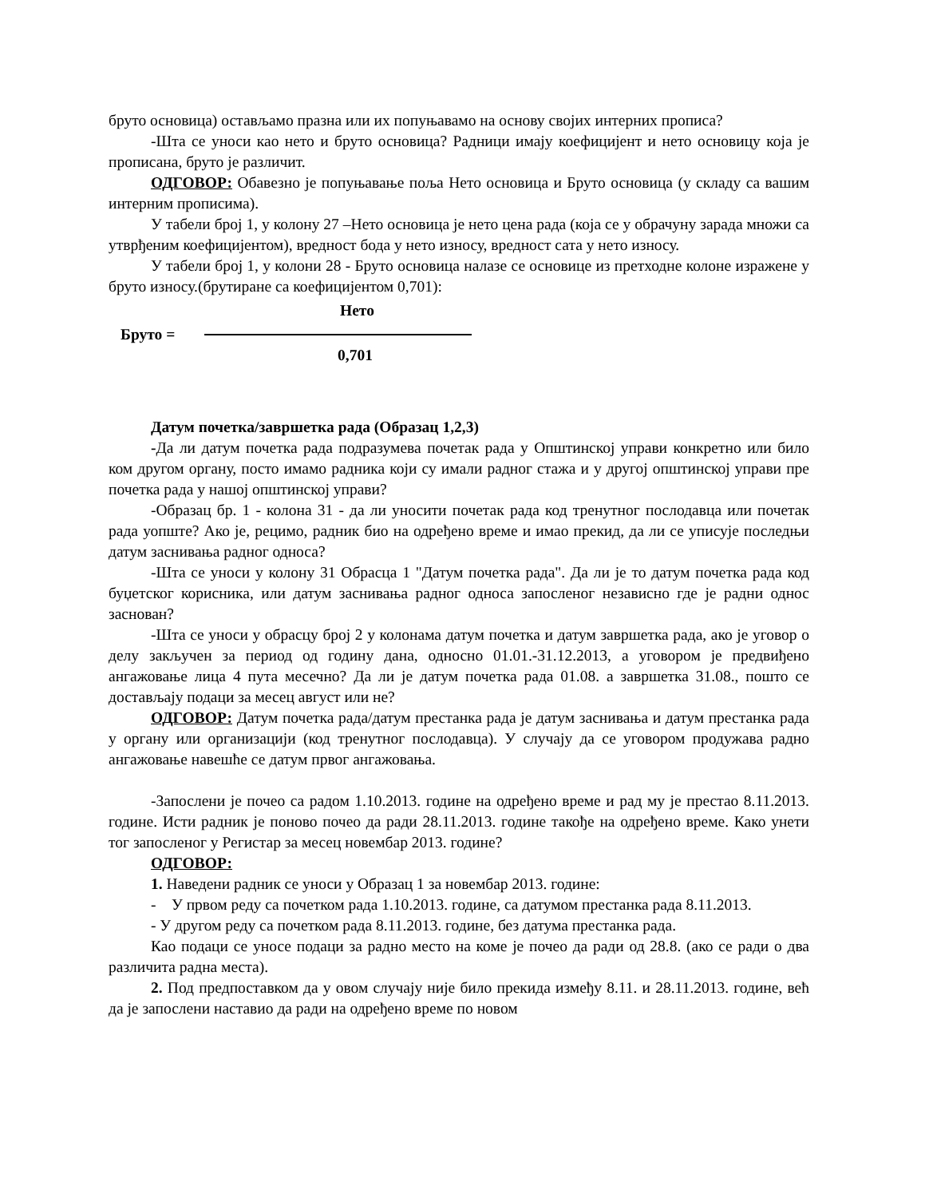бруто основица) остављамо празна или их попуњавамо на основу својих интерних прописа?
-Шта се уноси као нето и бруто основица? Радници имају коефицијент и нето основицу која је прописана, бруто је различит.
ОДГОВОР: Обавезно је попуњавање поља Нето основица и Бруто основица (у складу са вашим интерним прописима).
У табели број 1, у колону 27 –Нето основица је нето цена рада (која се у обрачуну зарада множи са утврђеним коефицијентом), вредност бода у нето износу, вредност сата у нето износу.
У табели број 1, у колони 28 - Бруто основица налазе се основице из претходне колоне изражене у бруто износу.(брутиране са коефицијентом 0,701):
Нето
Бруто =
0,701
Датум почетка/завршетка рада (Образац 1,2,3)
-Да ли датум почетка рада подразумева почетак рада у Општинској управи конкретно или било ком другом органу, посто имамо радника који су имали радног стажа и у другој општинској управи пре почетка рада у нашој општинској управи?
-Образац бр. 1 - колона 31 - да ли уносити почетак рада код тренутног послодавца или почетак рада уопште? Ако је, рецимо, радник био на одређено време и имао прекид, да ли се уписује последњи датум заснивања радног односа?
-Шта се уноси у колону 31 Обрасца 1 "Датум почетка рада". Да ли је то датум почетка рада код буџетског корисника, или датум заснивања радног односа запосленог независно где је радни однос заснован?
-Шта се уноси у обрасцу број 2 у колонама датум почетка и датум завршетка рада, ако је уговор о делу закључен за период од годину дана, односно 01.01.-31.12.2013, а уговором је предвиђено ангажовање лица 4 пута месечно? Да ли је датум почетка рада 01.08. а завршетка 31.08., пошто се достављају подаци за месец август или не?
ОДГОВОР: Датум почетка рада/датум престанка рада је датум заснивања и датум престанка рада у органу или организацији (код тренутног послодавца). У случају да се уговором продужава радно ангажовање навешће се датум првог ангажовања.
-Запослени је почео са радом 1.10.2013. године на одређено време и рад му је престао 8.11.2013. године. Исти радник је поново почео да ради 28.11.2013. године такође на одређено време. Како унети тог запосленог у Регистар за месец новембар 2013. године?
ОДГОВОР:
1. Наведени радник се уноси у Образац 1 за новембар 2013. године:
- У првом реду са почетком рада 1.10.2013. године, са датумом престанка рада 8.11.2013.
- У другом реду са почетком рада 8.11.2013. године, без датума престанка рада.
Као подаци се уносе подаци за радно место на коме је почео да ради од 28.8. (ако се ради о два различита радна места).
2. Под предпоставком да у овом случају није било прекида између 8.11. и 28.11.2013. године, већ да је запослени наставио да ради на одређено време по новом